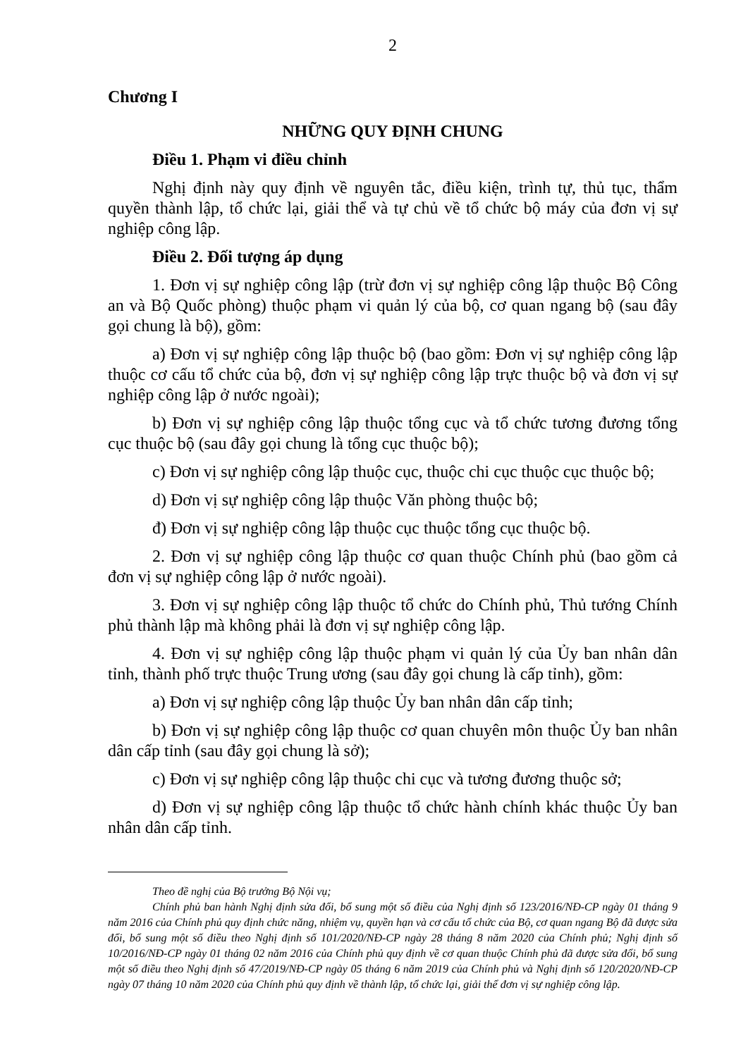2
Chương I
NHỮNG QUY ĐỊNH CHUNG
Điều 1. Phạm vi điều chỉnh
Nghị định này quy định về nguyên tắc, điều kiện, trình tự, thủ tục, thẩm quyền thành lập, tổ chức lại, giải thể và tự chủ về tổ chức bộ máy của đơn vị sự nghiệp công lập.
Điều 2. Đối tượng áp dụng
1. Đơn vị sự nghiệp công lập (trừ đơn vị sự nghiệp công lập thuộc Bộ Công an và Bộ Quốc phòng) thuộc phạm vi quản lý của bộ, cơ quan ngang bộ (sau đây gọi chung là bộ), gồm:
a) Đơn vị sự nghiệp công lập thuộc bộ (bao gồm: Đơn vị sự nghiệp công lập thuộc cơ cấu tổ chức của bộ, đơn vị sự nghiệp công lập trực thuộc bộ và đơn vị sự nghiệp công lập ở nước ngoài);
b) Đơn vị sự nghiệp công lập thuộc tổng cục và tổ chức tương đương tổng cục thuộc bộ (sau đây gọi chung là tổng cục thuộc bộ);
c) Đơn vị sự nghiệp công lập thuộc cục, thuộc chi cục thuộc cục thuộc bộ;
d) Đơn vị sự nghiệp công lập thuộc Văn phòng thuộc bộ;
đ) Đơn vị sự nghiệp công lập thuộc cục thuộc tổng cục thuộc bộ.
2. Đơn vị sự nghiệp công lập thuộc cơ quan thuộc Chính phủ (bao gồm cả đơn vị sự nghiệp công lập ở nước ngoài).
3. Đơn vị sự nghiệp công lập thuộc tổ chức do Chính phủ, Thủ tướng Chính phủ thành lập mà không phải là đơn vị sự nghiệp công lập.
4. Đơn vị sự nghiệp công lập thuộc phạm vi quản lý của Ủy ban nhân dân tỉnh, thành phố trực thuộc Trung ương (sau đây gọi chung là cấp tỉnh), gồm:
a) Đơn vị sự nghiệp công lập thuộc Ủy ban nhân dân cấp tỉnh;
b) Đơn vị sự nghiệp công lập thuộc cơ quan chuyên môn thuộc Ủy ban nhân dân cấp tỉnh (sau đây gọi chung là sở);
c) Đơn vị sự nghiệp công lập thuộc chi cục và tương đương thuộc sở;
d) Đơn vị sự nghiệp công lập thuộc tổ chức hành chính khác thuộc Ủy ban nhân dân cấp tỉnh.
Theo đề nghị của Bộ trưởng Bộ Nội vụ;
Chính phủ ban hành Nghị định sửa đổi, bổ sung một số điều của Nghị định số 123/2016/NĐ-CP ngày 01 tháng 9 năm 2016 của Chính phủ quy định chức năng, nhiệm vụ, quyền hạn và cơ cấu tổ chức của Bộ, cơ quan ngang Bộ đã được sửa đổi, bổ sung một số điều theo Nghị định số 101/2020/NĐ-CP ngày 28 tháng 8 năm 2020 của Chính phủ; Nghị định số 10/2016/NĐ-CP ngày 01 tháng 02 năm 2016 của Chính phủ quy định về cơ quan thuộc Chính phủ đã được sửa đổi, bổ sung một số điều theo Nghị định số 47/2019/NĐ-CP ngày 05 tháng 6 năm 2019 của Chính phủ và Nghị định số 120/2020/NĐ-CP ngày 07 tháng 10 năm 2020 của Chính phủ quy định về thành lập, tổ chức lại, giải thể đơn vị sự nghiệp công lập.